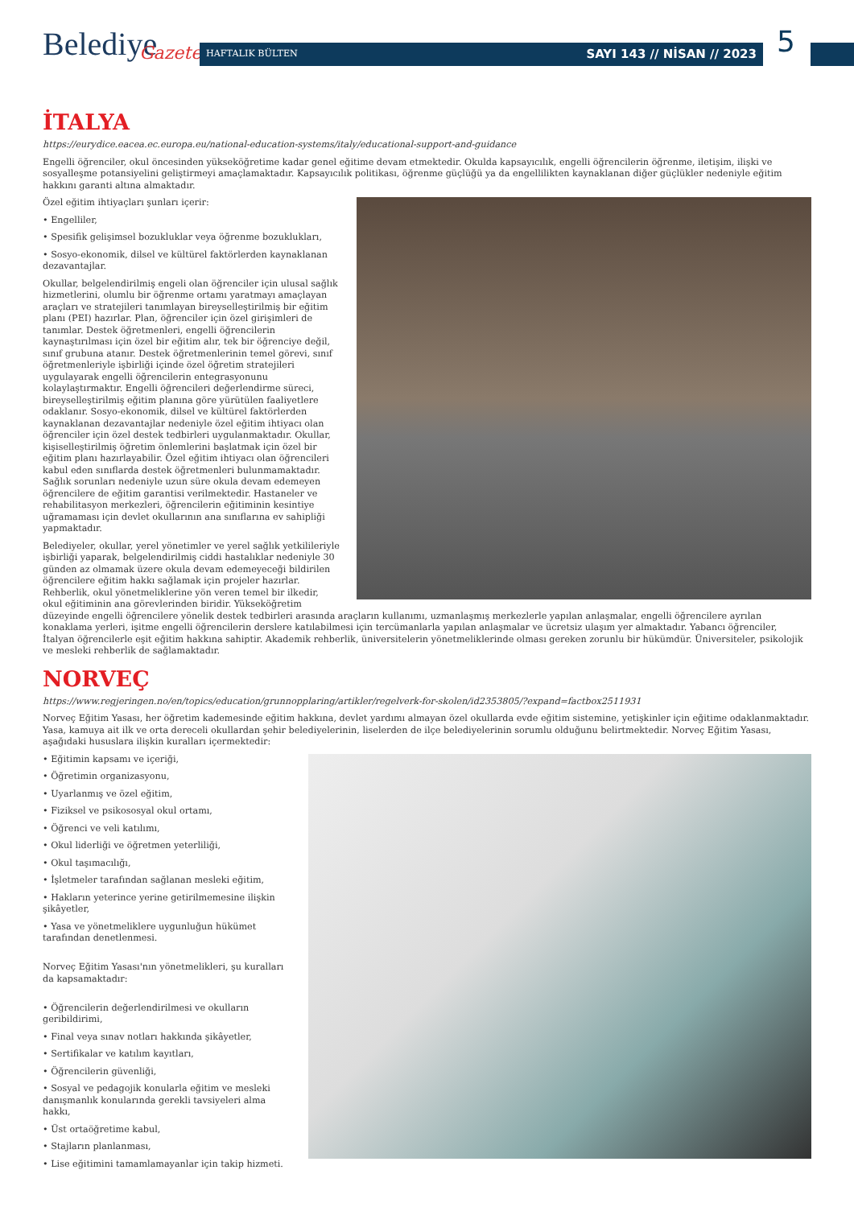Belediye
Gazetesi
HAFTALIK BÜLTEN SAYI 143 // NİSAN // 2023 5
İTALYA
https://eurydice.eacea.ec.europa.eu/national-education-systems/italy/educational-support-and-guidance
Engelli öğrenciler, okul öncesinden yükseköğretime kadar genel eğitime devam etmektedir. Okulda kapsayıcılık, engelli öğrencilerin öğrenme, iletişim, ilişki ve sosyalleşme potansiyelini geliştirmeyi amaçlamaktadır. Kapsayıcılık politikası, öğrenme güçlüğü ya da engellilikten kaynaklanan diğer güçlükler nedeniyle eğitim hakkını garanti altına almaktadır.
Özel eğitim ihtiyaçları şunları içerir:
• Engelliler,
• Spesifik gelişimsel bozukluklar veya öğrenme bozuklukları,
• Sosyo-ekonomik, dilsel ve kültürel faktörlerden kaynaklanan dezavantajlar.
Okullar, belgelendirilmiş engeli olan öğrenciler için ulusal sağlık hizmetlerini, olumlu bir öğrenme ortamı yaratmayı amaçlayan araçları ve stratejileri tanımlayan bireyselleştirilmiş bir eğitim planı (PEI) hazırlar. Plan, öğrenciler için özel girişimleri de tanımlar. Destek öğretmenleri, engelli öğrencilerin kaynaştırılması için özel bir eğitim alır, tek bir öğrenciye değil, sınıf grubuna atanır. Destek öğretmenlerinin temel görevi, sınıf öğretmenleriyle işbirliği içinde özel öğretim stratejileri uygulayarak engelli öğrencilerin entegrasyonunu kolaylaştırmaktır. Engelli öğrencileri değerlendirme süreci, bireyselleştirilmiş eğitim planına göre yürütülen faaliyetlere odaklanır. Sosyo-ekonomik, dilsel ve kültürel faktörlerden kaynaklanan dezavantajlar nedeniyle özel eğitim ihtiyacı olan öğrenciler için özel destek tedbirleri uygulanmaktadır. Okullar, kişiselleştirilmiş öğretim önlemlerini başlatmak için özel bir eğitim planı hazırlayabilir. Özel eğitim ihtiyacı olan öğrencileri kabul eden sınıflarda destek öğretmenleri bulunmamaktadır. Sağlık sorunları nedeniyle uzun süre okula devam edemeyen öğrencilere de eğitim garantisi verilmektedir. Hastaneler ve rehabilitasyon merkezleri, öğrencilerin eğitiminin kesintiye uğramaması için devlet okullarının ana sınıflarına ev sahipliği yapmaktadır.
Belediyeler, okullar, yerel yönetimler ve yerel sağlık yetkilileriyle işbirliği yaparak, belgelendirilmiş ciddi hastalıklar nedeniyle 30 günden az olmamak üzere okula devam edemeyeceği bildirilen öğrencilere eğitim hakkı sağlamak için projeler hazırlar. Rehberlik, okul yönetmeliklerine yön veren temel bir ilkedir, okul eğitiminin ana görevlerinden biridir. Yükseköğretim düzeyinde engelli öğrencilere yönelik destek tedbirleri arasında araçların kullanımı, uzmanlaşmış merkezlerle yapılan anlaşmalar, engelli öğrencilere ayrılan konaklama yerleri, işitme engelli öğrencilerin derslere katılabilmesi için tercümanlarla yapılan anlaşmalar ve ücretsiz ulaşım yer almaktadır. Yabancı öğrenciler, İtalyan öğrencilerle eşit eğitim hakkına sahiptir. Akademik rehberlik, üniversitelerin yönetmeliklerinde olması gereken zorunlu bir hükümdür. Üniversiteler, psikolojik ve mesleki rehberlik de sağlamaktadır.
NORVEÇ
https://www.regjeringen.no/en/topics/education/grunnopplaring/artikler/regelverk-for-skolen/id2353805/?expand=factbox2511931
Norveç Eğitim Yasası, her öğretim kademesinde eğitim hakkına, devlet yardımı almayan özel okullarda evde eğitim sistemine, yetişkinler için eğitime odaklanmaktadır. Yasa, kamuya ait ilk ve orta dereceli okullardan şehir belediyelerinin, liselerden de ilçe belediyelerinin sorumlu olduğunu belirtmektedir. Norveç Eğitim Yasası, aşağıdaki hususlara ilişkin kuralları içermektedir:
• Eğitimin kapsamı ve içeriği,
• Öğretimin organizasyonu,
• Uyarlanmış ve özel eğitim,
• Fiziksel ve psikososyal okul ortamı,
• Öğrenci ve veli katılımı,
• Okul liderliği ve öğretmen yeterliliği,
• Okul taşımacılığı,
• İşletmeler tarafından sağlanan mesleki eğitim,
• Hakların yeterince yerine getirilmemesine ilişkin şikâyetler,
• Yasa ve yönetmeliklere uygunluğun hükümet tarafından denetlenmesi.
Norveç Eğitim Yasası'nın yönetmelikleri, şu kuralları da kapsamaktadır:
• Öğrencilerin değerlendirilmesi ve okulların geribildirimi,
• Final veya sınav notları hakkında şikâyetler,
• Sertifikalar ve katılım kayıtları,
• Öğrencilerin güvenliği,
• Sosyal ve pedagojik konularla eğitim ve mesleki danışmanlık konularında gerekli tavsiyeleri alma hakkı,
• Üst ortaöğretime kabul,
• Stajların planlanması,
• Lise eğitimini tamamlamayanlar için takip hizmeti.